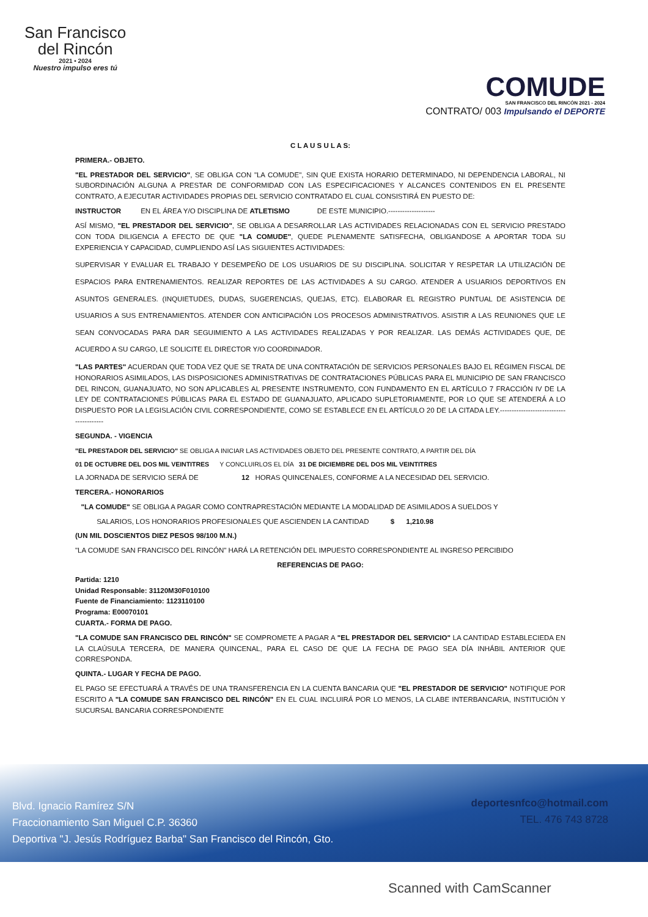San Francisco
del Rincón
2021 • 2024
Nuestro impulso eres tú
COMUDE
SAN FRANCISCO DEL RINCÓN 2021 - 2024
CONTRATO/ 003 Impulsando el DEPORTE
C L A U S U L A S:
PRIMERA.- OBJETO.
"EL PRESTADOR DEL SERVICIO", SE OBLIGA CON "LA COMUDE", SIN QUE EXISTA HORARIO DETERMINADO, NI DEPENDENCIA LABORAL, NI SUBORDINACIÓN ALGUNA A PRESTAR DE CONFORMIDAD CON LAS ESPECIFICACIONES Y ALCANCES CONTENIDOS EN EL PRESENTE CONTRATO, A EJECUTAR ACTIVIDADES PROPIAS DEL SERVICIO CONTRATADO EL CUAL CONSISTIRÁ EN PUESTO DE:
INSTRUCTOR EN EL ÁREA Y/O DISCIPLINA DE ATLETISMO DE ESTE MUNICIPIO.--------------------
ASÍ MISMO, "EL PRESTADOR DEL SERVICIO", SE OBLIGA A DESARROLLAR LAS ACTIVIDADES RELACIONADAS CON EL SERVICIO PRESTADO CON TODA DILIGENCIA A EFECTO DE QUE "LA COMUDE", QUEDE PLENAMENTE SATISFECHA, OBLIGANDOSE A APORTAR TODA SU EXPERIENCIA Y CAPACIDAD, CUMPLIENDO ASÍ LAS SIGUIENTES ACTIVIDADES:
SUPERVISAR Y EVALUAR EL TRABAJO Y DESEMPEÑO DE LOS USUARIOS DE SU DISCIPLINA. SOLICITAR Y RESPETAR LA UTILIZACIÓN DE ESPACIOS PARA ENTRENAMIENTOS. REALIZAR REPORTES DE LAS ACTIVIDADES A SU CARGO. ATENDER A USUARIOS DEPORTIVOS EN ASUNTOS GENERALES. (INQUIETUDES, DUDAS, SUGERENCIAS, QUEJAS, ETC). ELABORAR EL REGISTRO PUNTUAL DE ASISTENCIA DE USUARIOS A SUS ENTRENAMIENTOS. ATENDER CON ANTICIPACIÓN LOS PROCESOS ADMINISTRATIVOS. ASISTIR A LAS REUNIONES QUE LE SEAN CONVOCADAS PARA DAR SEGUIMIENTO A LAS ACTIVIDADES REALIZADAS Y POR REALIZAR. LAS DEMÁS ACTIVIDADES QUE, DE ACUERDO A SU CARGO, LE SOLICITE EL DIRECTOR Y/O COORDINADOR.
"LAS PARTES" ACUERDAN QUE TODA VEZ QUE SE TRATA DE UNA CONTRATACIÓN DE SERVICIOS PERSONALES BAJO EL RÉGIMEN FISCAL DE HONORARIOS ASIMILADOS, LAS DISPOSICIONES ADMINISTRATIVAS DE CONTRATACIONES PÚBLICAS PARA EL MUNICIPIO DE SAN FRANCISCO DEL RINCON, GUANAJUATO, NO SON APLICABLES AL PRESENTE INSTRUMENTO, CON FUNDAMENTO EN EL ARTÍCULO 7 FRACCIÓN IV DE LA LEY DE CONTRATACIONES PÚBLICAS PARA EL ESTADO DE GUANAJUATO, APLICADO SUPLETORIAMENTE, POR LO QUE SE ATENDERÁ A LO DISPUESTO POR LA LEGISLACIÓN CIVIL CORRESPONDIENTE, COMO SE ESTABLECE EN EL ARTÍCULO 20 DE LA CITADA LEY.----------------------------------------
SEGUNDA. - VIGENCIA
"EL PRESTADOR DEL SERVICIO" SE OBLIGA A INICIAR LAS ACTIVIDADES OBJETO DEL PRESENTE CONTRATO, A PARTIR DEL DÍA
01 DE OCTUBRE DEL DOS MIL VEINTITRES Y CONCLUIRLOS EL DÍA 31 DE DICIEMBRE DEL DOS MIL VEINTITRES
LA JORNADA DE SERVICIO SERÁ DE 12 HORAS QUINCENALES, CONFORME A LA NECESIDAD DEL SERVICIO.
TERCERA.- HONORARIOS
"LA COMUDE" SE OBLIGA A PAGAR COMO CONTRAPRESTACIÓN MEDIANTE LA MODALIDAD DE ASIMILADOS A SUELDOS Y
SALARIOS, LOS HONORARIOS PROFESIONALES QUE ASCIENDEN LA CANTIDAD $ 1,210.98
(UN MIL DOSCIENTOS DIEZ PESOS 98/100 M.N.)
"LA COMUDE SAN FRANCISCO DEL RINCÓN" HARÁ LA RETENCIÓN DEL IMPUESTO CORRESPONDIENTE AL INGRESO PERCIBIDO
REFERENCIAS DE PAGO:
Partida: 1210
Unidad Responsable: 31120M30F010100
Fuente de Financiamiento: 1123110100
Programa: E00070101
CUARTA.- FORMA DE PAGO.
"LA COMUDE SAN FRANCISCO DEL RINCÓN" SE COMPROMETE A PAGAR A "EL PRESTADOR DEL SERVICIO" LA CANTIDAD ESTABLECIEDA EN LA CLAÚSULA TERCERA, DE MANERA QUINCENAL, PARA EL CASO DE QUE LA FECHA DE PAGO SEA DÍA INHÁBIL ANTERIOR QUE CORRESPONDA.
QUINTA.- LUGAR Y FECHA DE PAGO.
EL PAGO SE EFECTUARÁ A TRAVÉS DE UNA TRANSFERENCIA EN LA CUENTA BANCARIA QUE "EL PRESTADOR DE SERVICIO" NOTIFIQUE POR ESCRITO A "LA COMUDE SAN FRANCISCO DEL RINCÓN" EN EL CUAL INCLUIRÁ POR LO MENOS, LA CLABE INTERBANCARIA, INSTITUCIÓN Y SUCURSAL BANCARIA CORRESPONDIENTE
Blvd. Ignacio Ramírez S/N
Fraccionamiento San Miguel C.P. 36360
Deportiva "J. Jesús Rodríguez Barba" San Francisco del Rincón, Gto.
deportesnfco@hotmail.com
TEL. 476 743 8728
Scanned with CamScanner